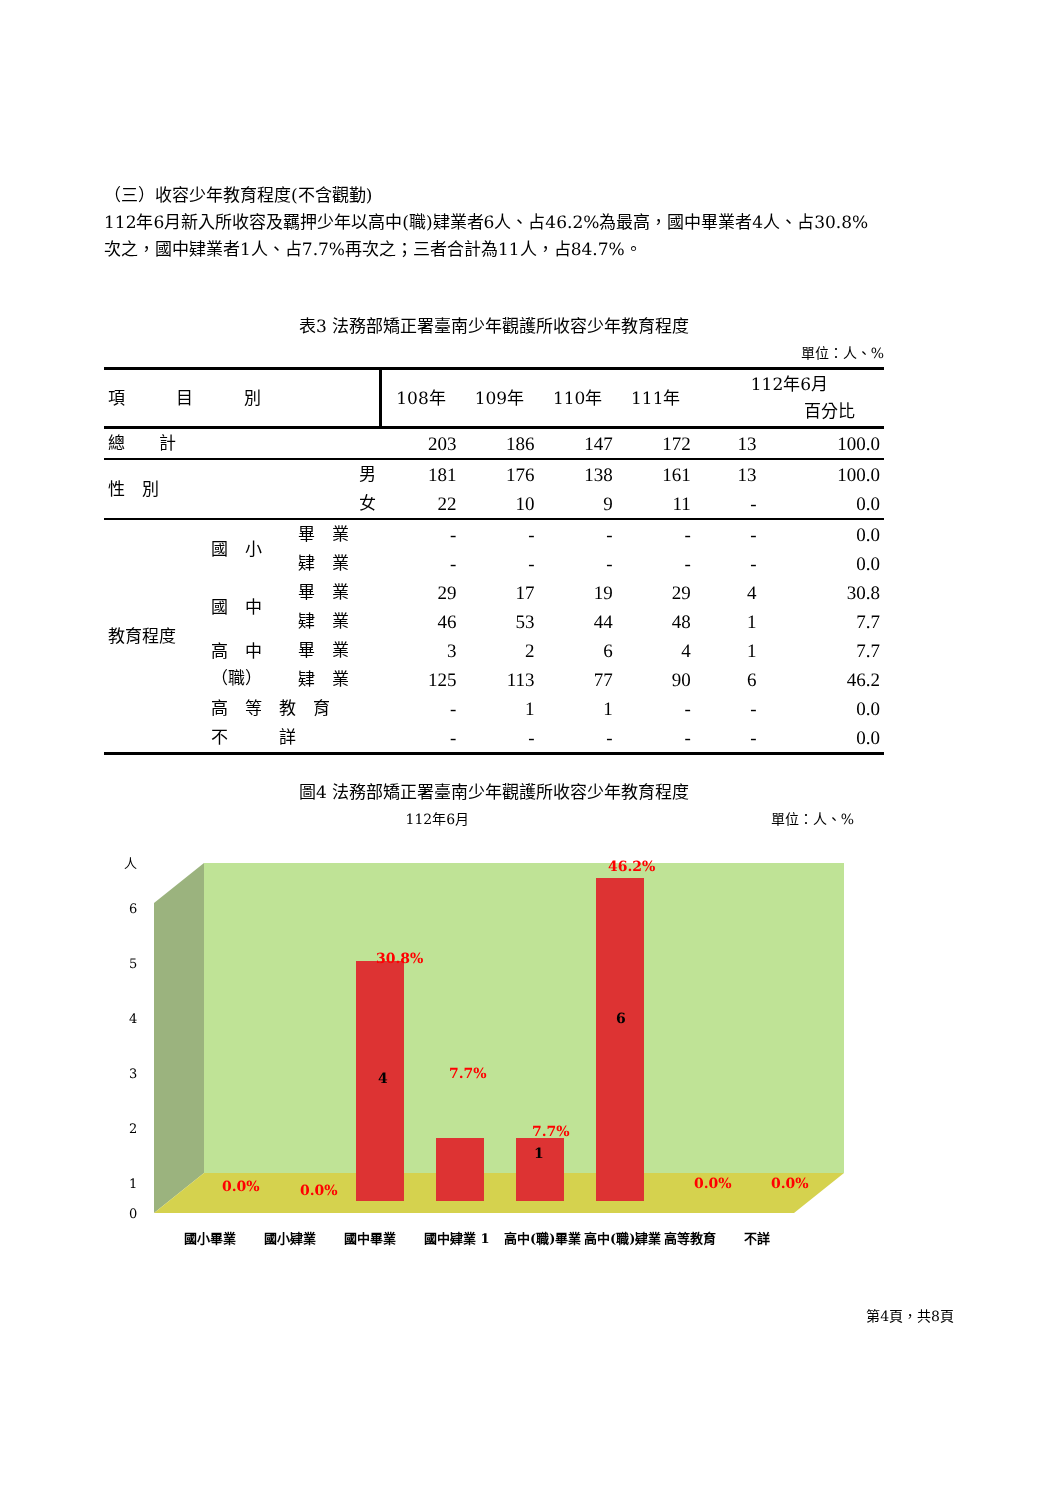（三）收容少年教育程度(不含觀勤)
112年6月新入所收容及羈押少年以高中(職)肄業者6人、占46.2%為最高，國中畢業者4人、占30.8%次之，國中肄業者1人、占7.7%再次之；三者合計為11人，占84.7%。
表3 法務部矯正署臺南少年觀護所收容少年教育程度
單位：人、%
| 項 目 別 | | | 108年 | 109年 | 110年 | 111年 | 112年6月 百分比 | |
| --- | --- | --- | --- | --- | --- | --- | --- | --- |
| 總 計 | | | 203 | 186 | 147 | 172 | 13 | 100.0 |
| 性 別 | 男 | | 181 | 176 | 138 | 161 | 13 | 100.0 |
| | 女 | | 22 | 10 | 9 | 11 | - | 0.0 |
| 教育程度 | 國 小 | 畢 業 | - | - | - | - | - | 0.0 |
| | | 肄 業 | - | - | - | - | - | 0.0 |
| | 國 中 | 畢 業 | 29 | 17 | 19 | 29 | 4 | 30.8 |
| | | 肄 業 | 46 | 53 | 44 | 48 | 1 | 7.7 |
| | 高 中 （職） | 畢 業 | 3 | 2 | 6 | 4 | 1 | 7.7 |
| | | 肄 業 | 125 | 113 | 77 | 90 | 6 | 46.2 |
| | 高 等 教 育 | | - | 1 | 1 | - | - | 0.0 |
| | 不 詳 | | - | - | - | - | - | 0.0 |
圖4 法務部矯正署臺南少年觀護所收容少年教育程度
112年6月 單位：人、%
人
6
5
4
3
2
1
0
4
1
6
0.0%
0.0%
30.8%
7.7%
7.7%
46.2%
0.0%
0.0%
國小畢業
國小肄業
國中畢業
國中肄業 1
高中(職)畢業
高中(職)肄業
高等教育
不詳
第4頁，共8頁